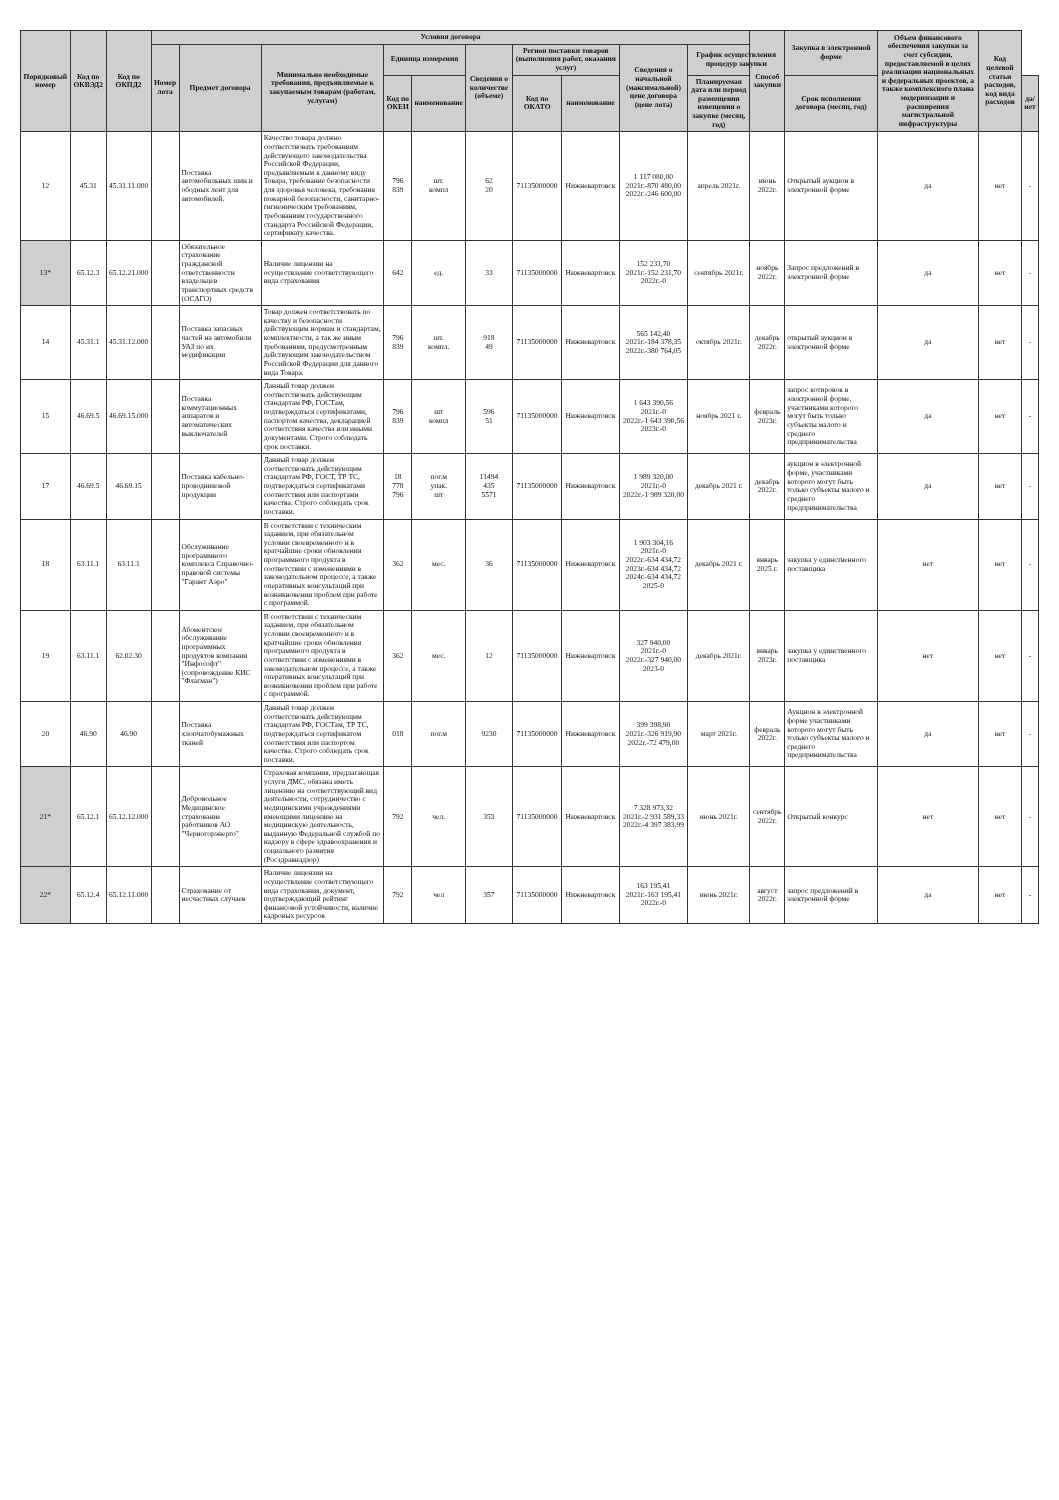| Порядковый номер | Код по ОКВЭД2 | Код по ОКПД2 | Условия договора | | | | | | | | | | Способ закупки | Закупка в электронной форме | Объем финансового обеспечения закупки за счет субсидии, предоставляемой в целях реализации национальных и федеральных проектов, а также комплексного плана модернизации и расширения магистральной инфраструктуры | Код целевой статьи расходов, код вида расходов | |
| --- | --- | --- | --- | --- | --- | --- | --- | --- | --- | --- | --- | --- | --- | --- | --- | --- | --- |
| | | | Номер лота | Предмет договора | Минимально необходимые требования, предъявляемые к закупаемым товарам (работам, услугам) | Единица измерения | | Сведения о количестве (объеме) | Регион поставки товаров (выполнения работ, оказания услуг) | | Сведения о начальной (максимальной) цене договора (цене лота) | График осуществления процедур закупки | | | | | |
| | | | | | | Код по ОКЕИ | наименование | | Код по ОКАТО | наименование | | Планируемая дата или период размещения извещения о закупке (месяц, год) | | Срок исполнения договора (месяц, год) | | | да/нет |
| 12 | 45.31 | 45.31.11.000 | | Поставка автомобильных шин и ободных лент для автомобилей. | Качество товара должно соответствовать требованиям действующего законодательства Российской Федерации, предъявляемым к данному виду Товара, требование безопасности для здоровья человека, требования пожарной безопасности, санитарно-гигиеническим требованиям, требованиям государственного стандарта Российской Федерации, сертификату качества. | 796 839 | шт. компл | 62 20 | 71135000000 | Нижневартовск | 1 117 080,00 2021г.-870 480,00 2022г.-246 600,00 | апрель 2021г. | июнь 2022г. | Открытый аукцион в электронной форме | да | нет | - |
| 13* | 65.12.3 | 65.12.21.000 | | Обязательное страхование гражданской ответственности владельцев транспортных средств (ОСАГО) | Наличие лицензии на осуществление соответствующего вида страхования | 642 | ед. | 33 | 71135000000 | Нижневартовск | 152 231,70 2021г.-152 231,70 2022г.-0 | сентябрь 2021г. | ноябрь 2022г. | Запрос предложений в электронной форме | да | нет | - |
| 14 | 45.31.1 | 45.31.12.000 | | Поставка запасных частей на автомобили УАЗ по их модификации | Товар должен соответствовать по качеству и безопасности действующим нормам и стандартам, комплектности, а так же иным требованиям, предусмотренным действующим законодательством Российской Федерации для данного вида Товара. | 796 839 | шт. компл. | 918 49 | 71135000000 | Нижневартовск | 565 142,40 2021г.-184 378,35 2022г.-380 764,05 | октябрь 2021г. | декабрь 2022г. | открытый аукцион в электронной форме | да | нет | - |
| 15 | 46.69.5 | 46.69.15.000 | | Поставка коммутационных аппаратов и автоматических выключателей | Данный товар должен соответствовать действующим стандартам РФ, ГОСТам, подтверждаться сертификатами, паспортом качества, декларацией соответствия качества или иными документами. Строго соблюдать срок поставки. | 796 839 | шт компл | 596 51 | 71135000000 | Нижневартовск | 1 643 390,56 2021г.-0 2022г.-1 643 390,56 2023г.-0 | ноябрь 2021 г. | февраль 2023г. | запрос котировок в электронной форме, участниками которого могут быть только субъекты малого и среднего предпринимательства | да | нет | - |
| 17 | 46.69.5 | 46.69.15 | | Поставка кабельно-проводниковой продукции | Данный товар должен соответствовать действующим стандартам РФ, ГОСТ, ТР ТС, подтверждаться сертификатами соответствия или паспортами качества. Строго соблюдать срок поставки. | 18 778 796 | пог.м упак. шт | 11494 435 5571 | 71135000000 | Нижневартовск | 1 989 320,00 2021г.-0 2022г.-1 989 320,00 | декабрь 2021 г. | декабрь 2022г. | аукцион в электронной форме, участниками которого могут быть только субъекты малого и среднего предпринимательства | да | нет | - |
| 18 | 63.11.1 | 63.11.1 | | Обслуживание программного комплекса Справочно-правовой системы "Гарант Аэро" | В соответствии с техническим заданием, при обязательном условии своевременного и в кратчайшие сроки обновления программного продукта в соответствии с изменениями в законодательном процессе, а также оперативных консультаций при возникновении проблем при работе с программой. | 362 | мес. | 36 | 71135000000 | Нижневартовск | 1 903 304,16 2021г.-0 2022г.-634 434,72 2023г.-634 434,72 2024г.-634 434,72 2025-0 | декабрь 2021 г. | январь 2025 г. | закупка у единственного поставщика | нет | нет | - |
| 19 | 63.11.1 | 62.02.30 | | Абонентское обслуживание программных продуктов компании "Инфософт" (сопровождение КИС "Флагман") | В соответствии с техническим заданием, при обязательном условии своевременного и в кратчайшие сроки обновления программного продукта в соответствии с изменениями в законодательном процессе, а также оперативных консультаций при возникновении проблем при работе с программой. | 362 | мес. | 12 | 71135000000 | Нижневартовск | 327 940,00 2021г.-0 2022г.-327 940,00 2023-0 | декабрь 2021г. | январь 2023г. | закупка у единственного поставщика | нет | нет | - |
| 20 | 46.90 | 46.90 | | Поставка хлопчатобумажных тканей | Данный товар должен соответствовать действующим стандартам РФ, ГОСТам, ТР ТС, подтверждаться сертификатом соответствия или паспортом качества. Строго соблюдать срок поставки. | 018 | пог.м | 9230 | 71135000000 | Нижневартовск | 399 398,90 2021г.-326 919,90 2022г.-72 479,00 | март 2021г. | февраль 2022г. | Аукцион в электронной форме участниками которого могут быть только субъекты малого и среднего предпринимательства | да | нет | - |
| 21* | 65.12.1 | 65.12.12.000 | | Добровольное Медицинское страхование работников АО "Черногорэнерго" | Страховая компания, предлагающая услуги ДМС, обязана иметь лицензию на соответствующий вид деятельности, сотрудничество с медицинскими учреждениями имеющими лицензию на медицинскую деятельность, выданную Федеральной службой по надзору в сфере здравоохранения и социального развития (Росздравнадзор) | 792 | чел. | 353 | 71135000000 | Нижневартовск | 7 328 973,32 2021г.-2 931 589,33 2022г.-4 397 383,99 | июнь 2021г. | сентябрь 2022г. | Открытый конкурс | нет | нет | - |
| 22* | 65.12.4 | 65.12.11.000 | | Страхование от несчастных случаев | Наличие лицензии на осуществление соответствующего вида страхования, документ, подтверждающий рейтинг финансовой устойчивости, наличие кадровых ресурсов | 792 | чел | 357 | 71135000000 | Нижневартовск | 163 195,41 2021г.-163 195,41 2022г.-0 | июнь 2021г. | август 2022г. | запрос предложений в электронной форме | да | нет | - |